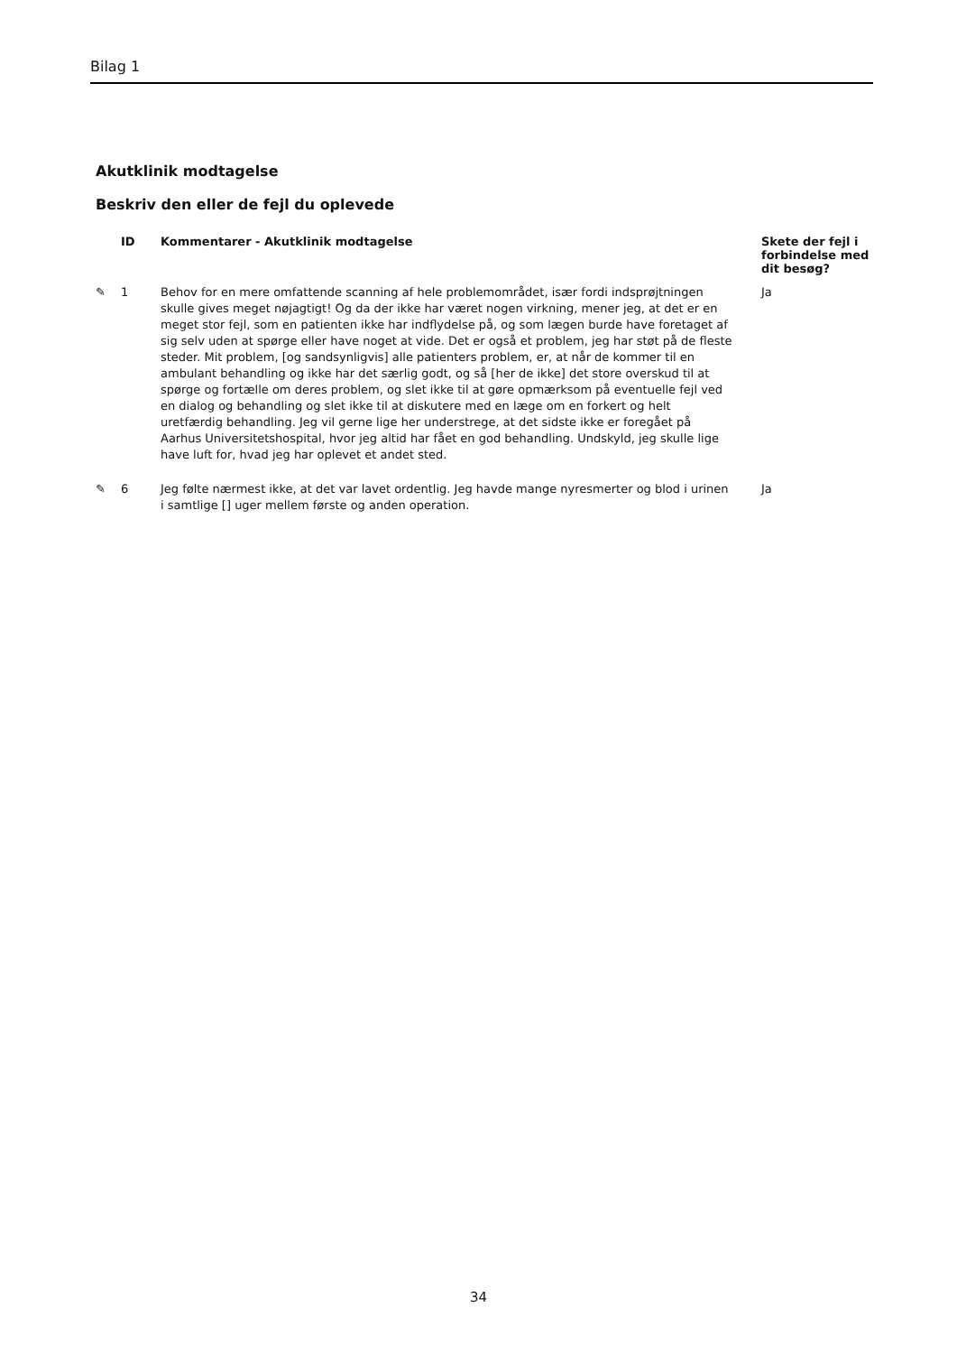Bilag 1
Akutklinik modtagelse
Beskriv den eller de fejl du oplevede
| | ID | Kommentarer - Akutklinik modtagelse | Skete der fejl i forbindelse med dit besøg? |
| --- | --- | --- | --- |
| ✎ | 1 | Behov for en mere omfattende scanning af hele problemområdet, især fordi indsprøjtningen skulle gives meget nøjagtigt! Og da der ikke har været nogen virkning, mener jeg, at det er en meget stor fejl, som en patienten ikke har indflydelse på, og som lægen burde have foretaget af sig selv uden at spørge eller have noget at vide. Det er også et problem, jeg har støt på de fleste steder. Mit problem, [og sandsynligvis] alle patienters problem, er, at når de kommer til en ambulant behandling og ikke har det særlig godt, og så [her de ikke] det store overskud til at spørge og fortælle om deres problem, og slet ikke til at gøre opmærksom på eventuelle fejl ved en dialog og behandling og slet ikke til at diskutere med en læge om en forkert og helt uretfærdig behandling. Jeg vil gerne lige her understrege, at det sidste ikke er foregået på Aarhus Universitetshospital, hvor jeg altid har fået en god behandling. Undskyld, jeg skulle lige have luft for, hvad jeg har oplevet et andet sted. | Ja |
| ✎ | 6 | Jeg følte nærmest ikke, at det var lavet ordentlig. Jeg havde mange nyresmerter og blod i urinen i samtlige [] uger mellem første og anden operation. | Ja |
34